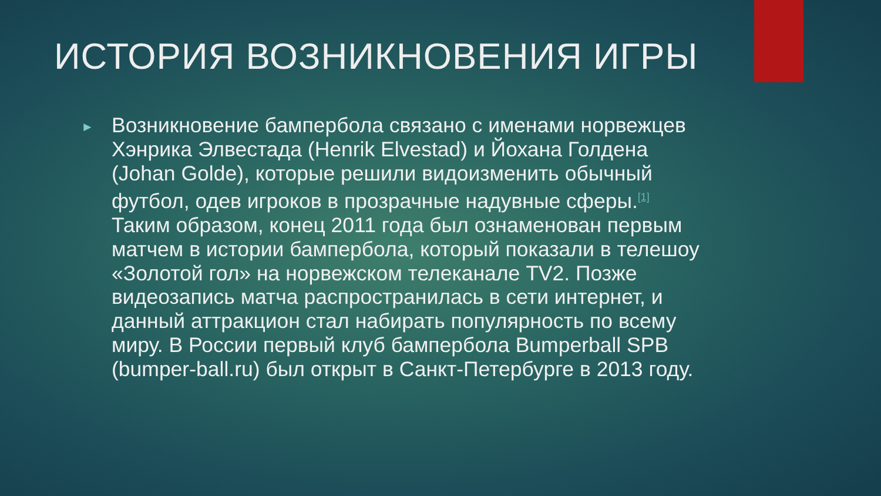ИСТОРИЯ ВОЗНИКНОВЕНИЯ ИГРЫ
►
Возникновение бампербола связано с именами норвежцев Хэнрика Элвестада (Henrik Elvestad) и Йохана Голдена (Johan Golde), которые решили видоизменить обычный футбол, одев игроков в прозрачные надувные сферы.<sup>[1]</sup> Таким образом, конец 2011 года был ознаменован первым матчем в истории бампербола, который показали в телешоу «Золотой гол» на норвежском телеканале TV2. Позже видеозапись матча распространилась в сети интернет, и данный аттракцион стал набирать популярность по всему миру. В России первый клуб бампербола Bumperball SPB (bumper-ball.ru) был открыт в Санкт-Петербурге в 2013 году.